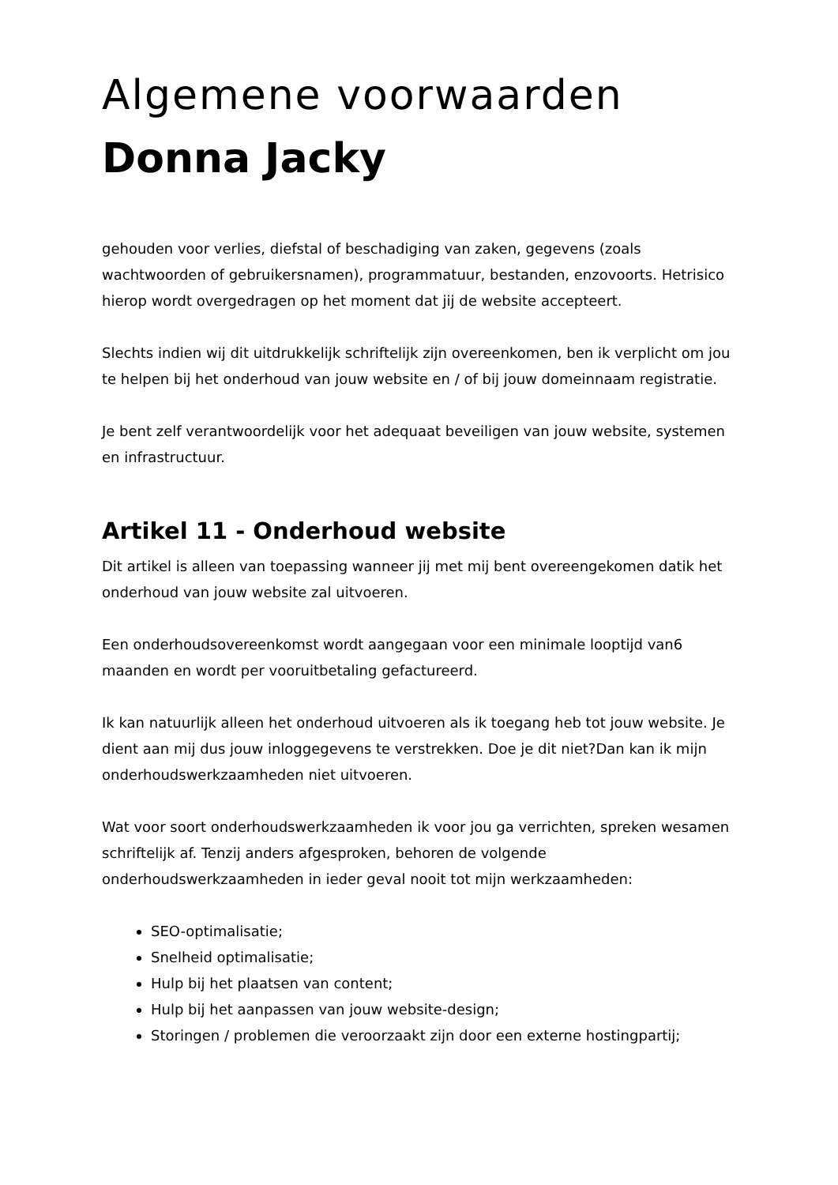Algemene voorwaarden
Donna Jacky
gehouden voor verlies, diefstal of beschadiging van zaken, gegevens (zoals wachtwoorden of gebruikersnamen), programmatuur, bestanden, enzovoorts. Hetrisico hierop wordt overgedragen op het moment dat jij de website accepteert.
Slechts indien wij dit uitdrukkelijk schriftelijk zijn overeenkomen, ben ik verplicht om jou te helpen bij het onderhoud van jouw website en / of bij jouw domeinnaam registratie.
Je bent zelf verantwoordelijk voor het adequaat beveiligen van jouw website, systemen en infrastructuur.
Artikel 11 - Onderhoud website
Dit artikel is alleen van toepassing wanneer jij met mij bent overeengekomen datik het onderhoud van jouw website zal uitvoeren.
Een onderhoudsovereenkomst wordt aangegaan voor een minimale looptijd van6 maanden en wordt per vooruitbetaling gefactureerd.
Ik kan natuurlijk alleen het onderhoud uitvoeren als ik toegang heb tot jouw website. Je dient aan mij dus jouw inloggegevens te verstrekken. Doe je dit niet?Dan kan ik mijn onderhoudswerkzaamheden niet uitvoeren.
Wat voor soort onderhoudswerkzaamheden ik voor jou ga verrichten, spreken wesamen schriftelijk af. Tenzij anders afgesproken, behoren de volgende onderhoudswerkzaamheden in ieder geval nooit tot mijn werkzaamheden:
SEO-optimalisatie;
Snelheid optimalisatie;
Hulp bij het plaatsen van content;
Hulp bij het aanpassen van jouw website-design;
Storingen / problemen die veroorzaakt zijn door een externe hostingpartij;